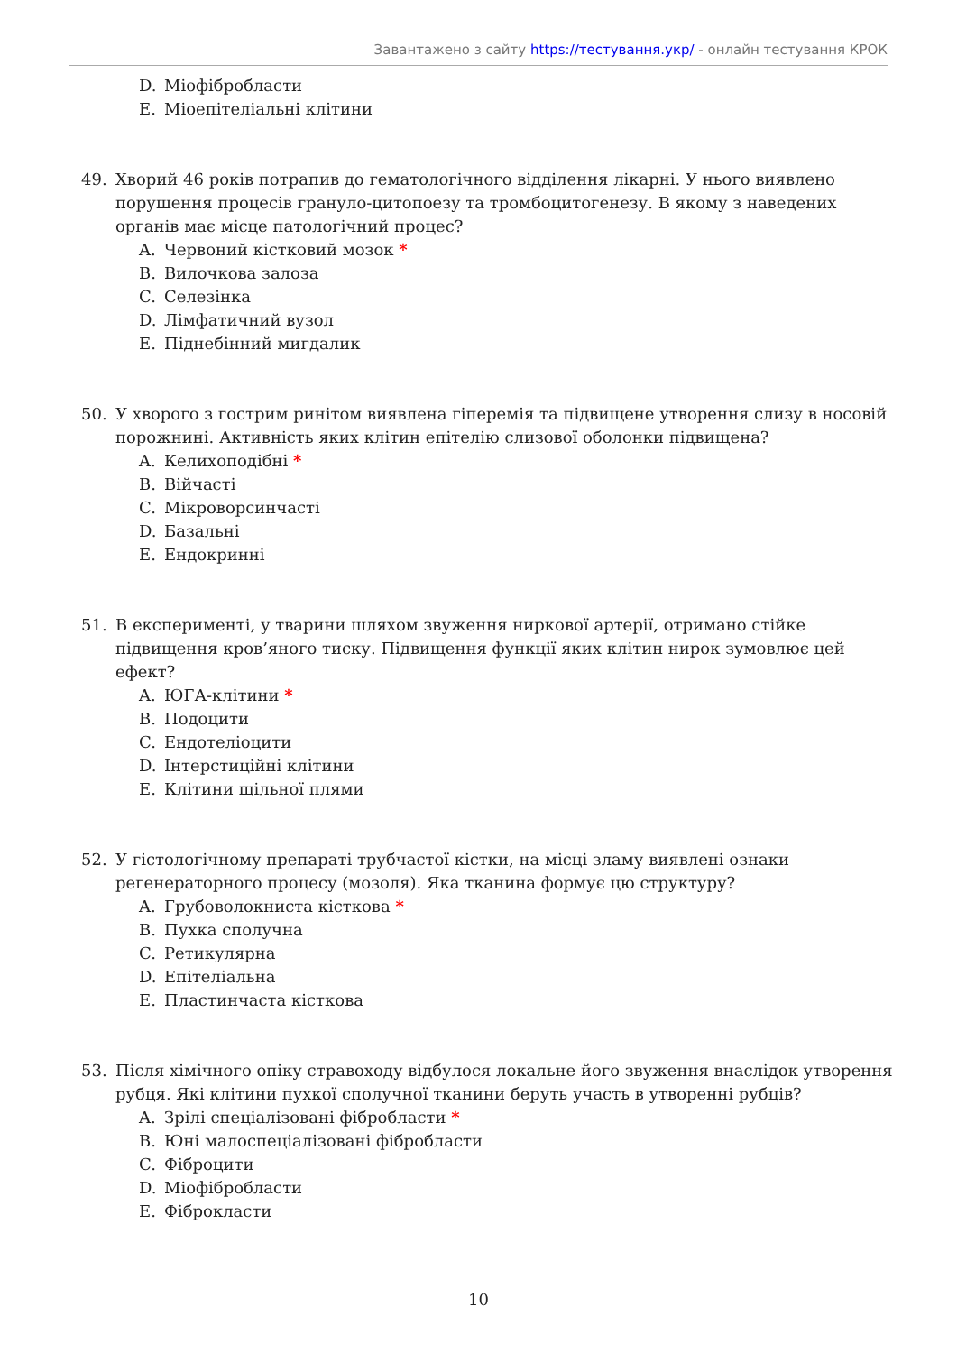Завантажено з сайту https://тестування.укр/ - онлайн тестування КРОК
D. Міофібробласти
E. Міоепітеліальні клітини
49. Хворий 46 років потрапив до гематологічного відділення лікарні. У нього виявлено порушення процесів грануло-цитопоезу та тромбоцитогенезу. В якому з наведених органів має місце патологічний процес?
A. Червоний кістковий мозок *
B. Вилочкова залоза
C. Селезінка
D. Лімфатичний вузол
E. Піднебінний мигдалик
50. У хворого з гострим ринітом виявлена гіперемія та підвищене утворення слизу в носовій порожнині. Активність яких клітин епітелію слизової оболонки підвищена?
A. Келихоподібні *
B. Війчасті
C. Мікроворсинчасті
D. Базальні
E. Ендокринні
51. В експерименті, у тварини шляхом звуження ниркової артерії, отримано стійке підвищення кров’яного тиску. Підвищення функції яких клітин нирок зумовлює цей ефект?
A. ЮГА-клітини *
B. Подоцити
C. Ендотеліоцити
D. Інтерстиційні клітини
E. Клітини щільної плями
52. У гістологічному препараті трубчастої кістки, на місці зламу виявлені ознаки регенераторного процесу (мозоля). Яка тканина формує цю структуру?
A. Грубоволокниста кісткова *
B. Пухка сполучна
C. Ретикулярна
D. Епітеліальна
E. Пластинчаста кісткова
53. Після хімічного опіку стравоходу відбулося локальне його звуження внаслідок утворення рубця. Які клітини пухкої сполучної тканини беруть участь в утворенні рубців?
A. Зрілі спеціалізовані фібробласти *
B. Юні малоспеціалізовані фібробласти
C. Фіброцити
D. Міофібробласти
E. Фіброкласти
10